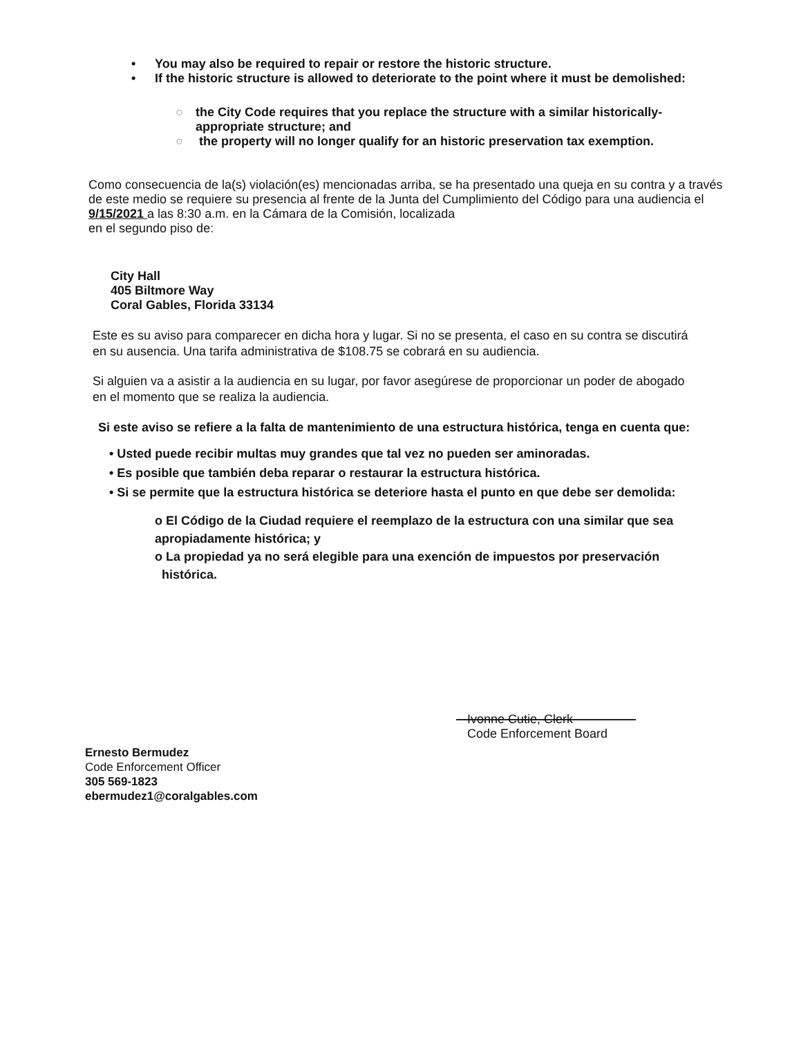• You may also be required to repair or restore the historic structure.
• If the historic structure is allowed to deteriorate to the point where it must be demolished:
○ the City Code requires that you replace the structure with a similar historically-appropriate structure; and
○ the property will no longer qualify for an historic preservation tax exemption.
Como consecuencia de la(s) violación(es) mencionadas arriba, se ha presentado una queja en su contra y a través de este medio se requiere su presencia al frente de la Junta del Cumplimiento del Código para una audiencia el 9/15/2021 a las 8:30 a.m. en la Cámara de la Comisión, localizada
en el segundo piso de:
City Hall
405 Biltmore Way
Coral Gables, Florida 33134
Este es su aviso para comparecer en dicha hora y lugar. Si no se presenta, el caso en su contra se discutirá en su ausencia. Una tarifa administrativa de $108.75 se cobrará en su audiencia.
Si alguien va a asistir a la audiencia en su lugar, por favor asegúrese de proporcionar un poder de abogado en el momento que se realiza la audiencia.
Si este aviso se refiere a la falta de mantenimiento de una estructura histórica, tenga en cuenta que:
• Usted puede recibir multas muy grandes que tal vez no pueden ser aminoradas.
• Es posible que también deba reparar o restaurar la estructura histórica.
• Si se permite que la estructura histórica se deteriore hasta el punto en que debe ser demolida:
o El Código de la Ciudad requiere el reemplazo de la estructura con una similar que sea apropiadamente histórica; y
o La propiedad ya no será elegible para una exención de impuestos por preservación
histórica.
Ivonne Cutie, Clerk
Code Enforcement Board
Ernesto Bermudez
Code Enforcement Officer
305 569-1823
ebermudez1@coralgables.com